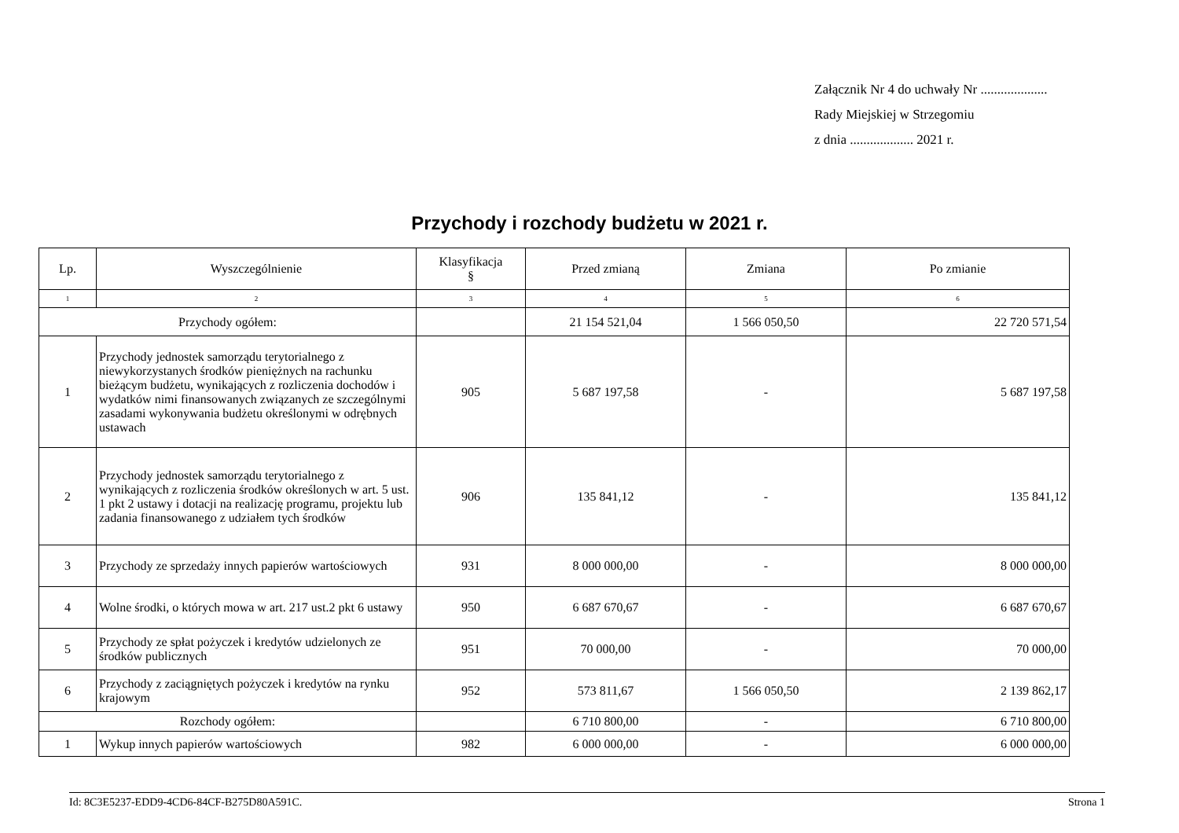Załącznik Nr 4 do uchwały Nr ....................
Rady Miejskiej w Strzegomiu
z dnia ................... 2021 r.
Przychody i rozchody budżetu w 2021 r.
| Lp. | Wyszczególnienie | Klasyfikacja § | Przed zmianą | Zmiana | Po zmianie |
| --- | --- | --- | --- | --- | --- |
| 1 | 2 | 3 | 4 | 5 | 6 |
| Przychody ogółem: | | | 21 154 521,04 | 1 566 050,50 | 22 720 571,54 |
| 1 | Przychody jednostek samorządu terytorialnego z niewykorzystanych środków pieniężnych na rachunku bieżącym budżetu, wynikających z rozliczenia dochodów i wydatków nimi finansowanych związanych ze szczególnymi zasadami wykonywania budżetu określonymi w odrębnych ustawach | 905 | 5 687 197,58 | - | 5 687 197,58 |
| 2 | Przychody jednostek samorządu terytorialnego z wynikających z rozliczenia środków określonych w art. 5 ust. 1 pkt 2 ustawy i dotacji na realizację programu, projektu lub zadania finansowanego z udziałem tych środków | 906 | 135 841,12 | - | 135 841,12 |
| 3 | Przychody ze sprzedaży innych papierów wartościowych | 931 | 8 000 000,00 | - | 8 000 000,00 |
| 4 | Wolne środki, o których mowa w art. 217 ust.2 pkt 6 ustawy | 950 | 6 687 670,67 | - | 6 687 670,67 |
| 5 | Przychody ze spłat pożyczek i kredytów udzielonych ze środków publicznych | 951 | 70 000,00 | - | 70 000,00 |
| 6 | Przychody z zaciągniętych pożyczek i kredytów na rynku krajowym | 952 | 573 811,67 | 1 566 050,50 | 2 139 862,17 |
| Rozchody ogółem: | | | 6 710 800,00 | - | 6 710 800,00 |
| 1 | Wykup innych papierów wartościowych | 982 | 6 000 000,00 | - | 6 000 000,00 |
Id: 8C3E5237-EDD9-4CD6-84CF-B275D80A591C. Strona 1